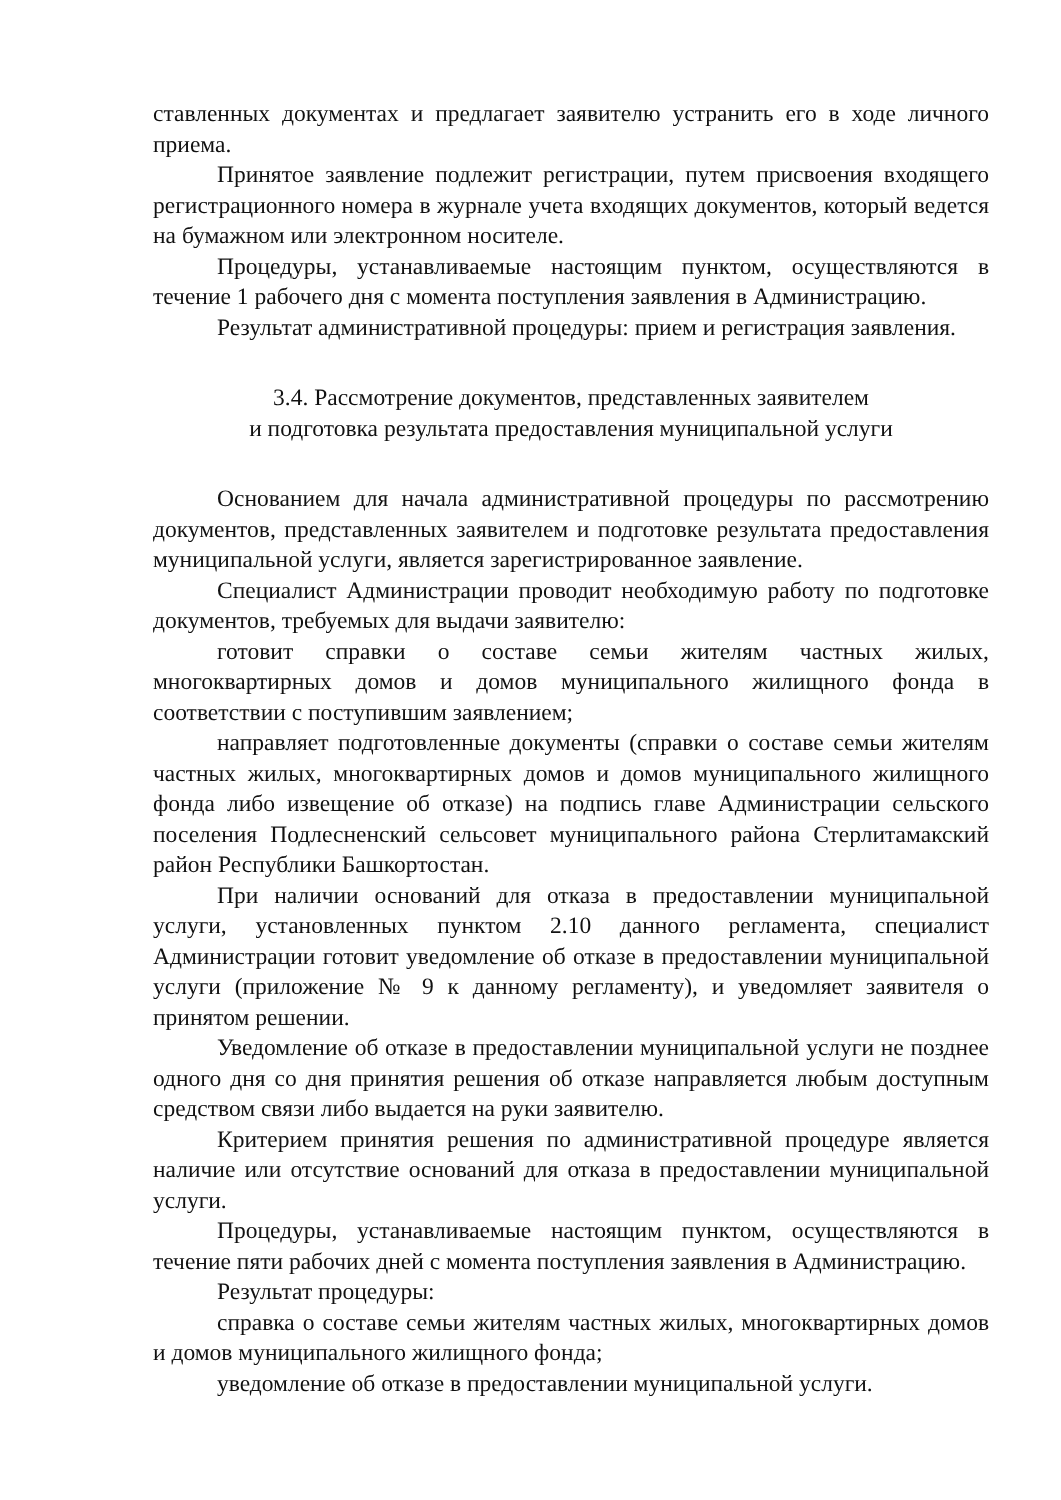ставленных документах и предлагает заявителю устранить его в ходе личного приема.
Принятое заявление подлежит регистрации, путем присвоения входящего регистрационного номера в журнале учета входящих документов, который ведется на бумажном или электронном носителе.
Процедуры, устанавливаемые настоящим пунктом, осуществляются в течение 1 рабочего дня с момента поступления заявления в Администрацию.
Результат административной процедуры: прием и регистрация заявления.
3.4. Рассмотрение документов, представленных заявителем
и подготовка результата предоставления муниципальной услуги
Основанием для начала административной процедуры по рассмотрению документов, представленных заявителем и подготовке результата предоставления муниципальной услуги, является зарегистрированное заявление.
Специалист Администрации проводит необходимую работу по подготовке документов, требуемых для выдачи заявителю:
готовит справки о составе семьи жителям частных жилых, многоквартирных домов и домов муниципального жилищного фонда в соответствии с поступившим заявлением;
направляет подготовленные документы (справки о составе семьи жителям частных жилых, многоквартирных домов и домов муниципального жилищного фонда либо извещение об отказе) на подпись главе Администрации сельского поселения Подлесненский сельсовет муниципального района Стерлитамакский район Республики Башкортостан.
При наличии оснований для отказа в предоставлении муниципальной услуги, установленных пунктом 2.10 данного регламента, специалист Администрации готовит уведомление об отказе в предоставлении муниципальной услуги (приложение № 9 к данному регламенту), и уведомляет заявителя о принятом решении.
Уведомление об отказе в предоставлении муниципальной услуги не позднее одного дня со дня принятия решения об отказе направляется любым доступным средством связи либо выдается на руки заявителю.
Критерием принятия решения по административной процедуре является наличие или отсутствие оснований для отказа в предоставлении муниципальной услуги.
Процедуры, устанавливаемые настоящим пунктом, осуществляются в течение пяти рабочих дней с момента поступления заявления в Администрацию.
Результат процедуры:
справка о составе семьи жителям частных жилых, многоквартирных домов и домов муниципального жилищного фонда;
уведомление об отказе в предоставлении муниципальной услуги.